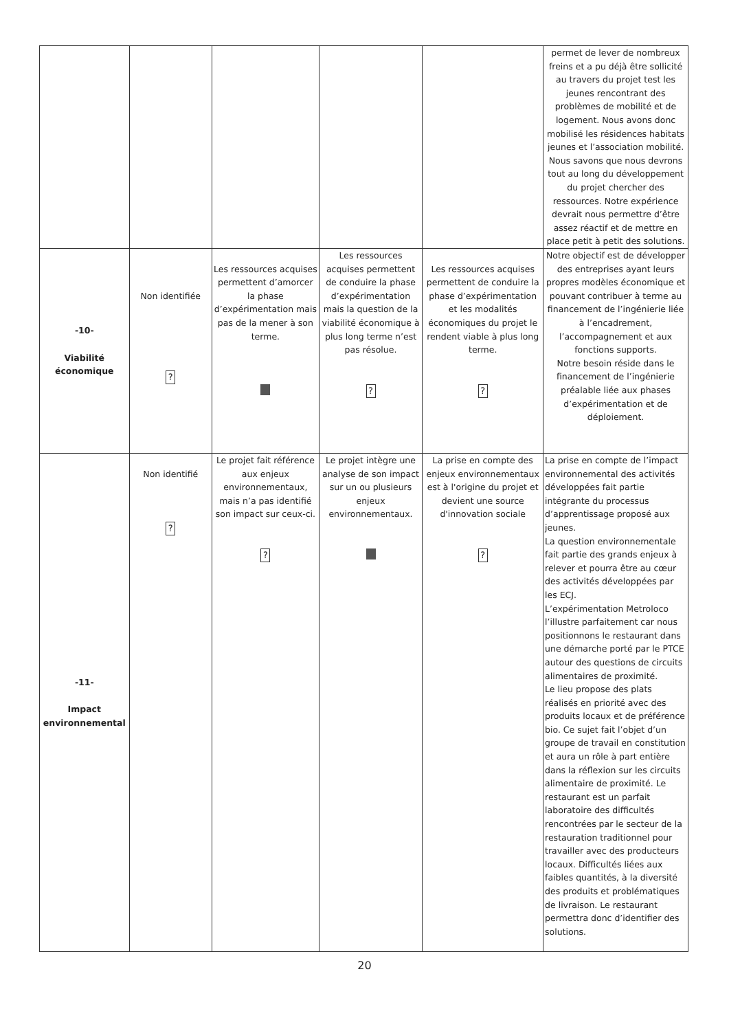| | | | | | permet de lever de nombreux freins et a pu déjà être sollicité au travers du projet test les jeunes rencontrant des problèmes de mobilité et de logement. Nous avons donc mobilisé les résidences habitats jeunes et l’association mobilité. Nous savons que nous devrons tout au long du développement du projet chercher des ressources. Notre expérience devrait nous permettre d’être assez réactif et de mettre en place petit à petit des solutions. |
| -10- Viabilité économique | Non identifiée ? | Les ressources acquises permettent d’amorcer la phase d’expérimentation mais pas de la mener à son terme. | Les ressources acquises permettent de conduire la phase d’expérimentation mais la question de la viabilité économique à plus long terme n’est pas résolue. ? | Les ressources acquises permettent de conduire la phase d’expérimentation et les modalités économiques du projet le rendent viable à plus long terme. ? | Notre objectif est de développer des entreprises ayant leurs propres modèles économique et pouvant contribuer à terme au financement de l’ingénierie liée à l’encadrement, l’accompagnement et aux fonctions supports. Notre besoin réside dans le financement de l’ingénierie préalable liée aux phases d’expérimentation et de déploiement. |
| -11- Impact environnemental | Non identifié ? | Le projet fait référence aux enjeux environnementaux, mais n’a pas identifié son impact sur ceux-ci. ? | Le projet intègre une analyse de son impact sur un ou plusieurs enjeux environnementaux. | La prise en compte des enjeux environnementaux est à l'origine du projet et devient une source d'innovation sociale ? | La prise en compte de l’impact environnemental des activités développées fait partie intégrante du processus d’apprentissage proposé aux jeunes. La question environnementale fait partie des grands enjeux à relever et pourra être au cœur des activités développées par les ECJ. L’expérimentation Metroloco l’illustre parfaitement car nous positionnons le restaurant dans une démarche porté par le PTCE autour des questions de circuits alimentaires de proximité. Le lieu propose des plats réalisés en priorité avec des produits locaux et de préférence bio. Ce sujet fait l’objet d’un groupe de travail en constitution et aura un rôle à part entière dans la réflexion sur les circuits alimentaire de proximité. Le restaurant est un parfait laboratoire des difficultés rencontrées par le secteur de la restauration traditionnel pour travailler avec des producteurs locaux. Difficultés liées aux faibles quantités, à la diversité des produits et problématiques de livraison. Le restaurant permettra donc d’identifier des solutions. |
20